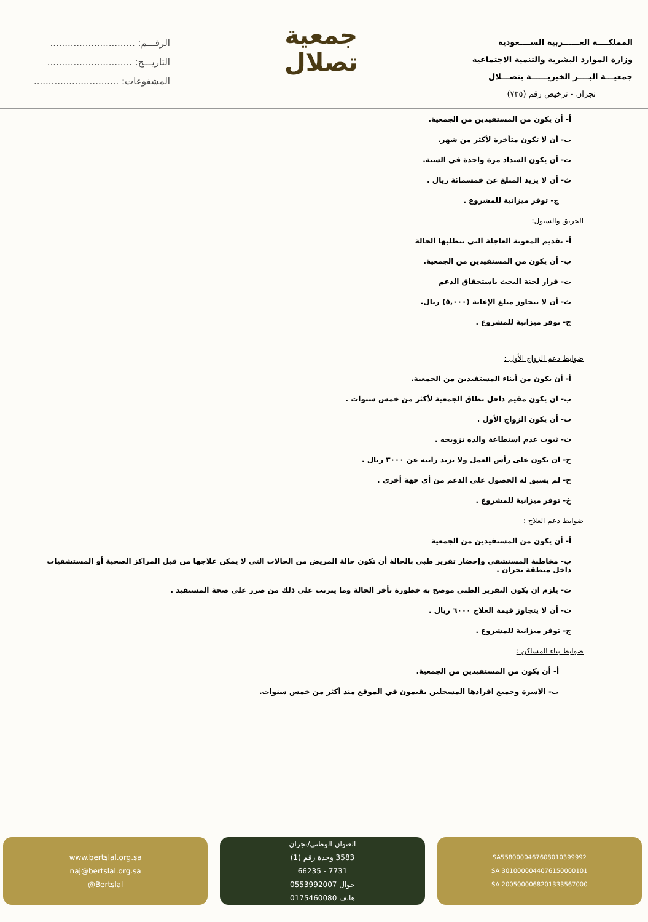الرقـــم: .............................
التاريـــخ: .............................
المشفوعات: .............................
جمعية
تصلال
المملكــــة العــــــربية الســــعودية
وزارة الموارد البشرية والتنمية الاجتماعية
جمعيـــة البــــر الخيريــــــة بتصـــلال
نجران - ترخيص رقم (٧٣٥)
أ- أن يكون من المستفيدين من الجمعية.
ب- أن لا تكون متأخرة لأكثر من شهر.
ت- أن يكون السداد مرة واحدة في السنة.
ث- أن لا يزيد المبلغ عن خمسمائة ريال .
ج- توفر ميزانية للمشروع .
الحريق والسيول:
أ- تقديم المعونة العاجلة التي تتطلبها الحالة
ب- أن يكون من المستفيدين من الجمعية.
ت- قرار لجنة البحث باستحقاق الدعم
ث- أن لا يتجاوز مبلغ الإعانة (٥,٠٠٠) ريال.
ج- توفر ميزانية للمشروع .
ضوابط دعم الزواج الأول :
أ- أن يكون من أبناء المستفيدين من الجمعية.
ب- ان يكون مقيم داخل نطاق الجمعية لأكثر من خمس سنوات .
ت- أن يكون الزواج الأول .
ث- ثبوت عدم استطاعة والده تزويجه .
ج- ان يكون على رأس العمل ولا يزيد راتبه عن ٣٠٠٠ ريال .
ح- لم يسبق له الحصول على الدعم من أي جهة أخرى .
خ- توفر ميزانية للمشروع .
ضوابط دعم العلاج :
أ- أن يكون من المستفيدين من الجمعية
ب- مخاطبة المستشفى وإحضار تقرير طبي بالحالة أن تكون حالة المريض من الحالات التي لا يمكن علاجها من قبل المراكز الصحية أو المستشفيات داخل منطقة نجران .
ت- يلزم ان يكون التقرير الطبي موضح به خطورة تأخر الحالة وما يترتب على ذلك من ضرر على صحة المستفيد .
ث- أن لا يتجاوز قيمة العلاج ٦٠٠٠ ريال .
ج- توفر ميزانية للمشروع .
ضوابط بناء المساكن :
أ- أن يكون من المستفيدين من الجمعية.
ب- الاسرة وجميع افرادها المسجلين يقيمون في الموقع منذ أكثر من خمس سنوات.
www.bertslal.org.sa
naj@bertslal.org.sa
@Bertslal
العنوان الوطني/نجران
3583 وحدة رقم (1)
7731 - 66235
جوال 0553992007
هاتف 0175460080
SA5580000467608010399992
SA 3010000044076150000101
SA 2005000068201333567000